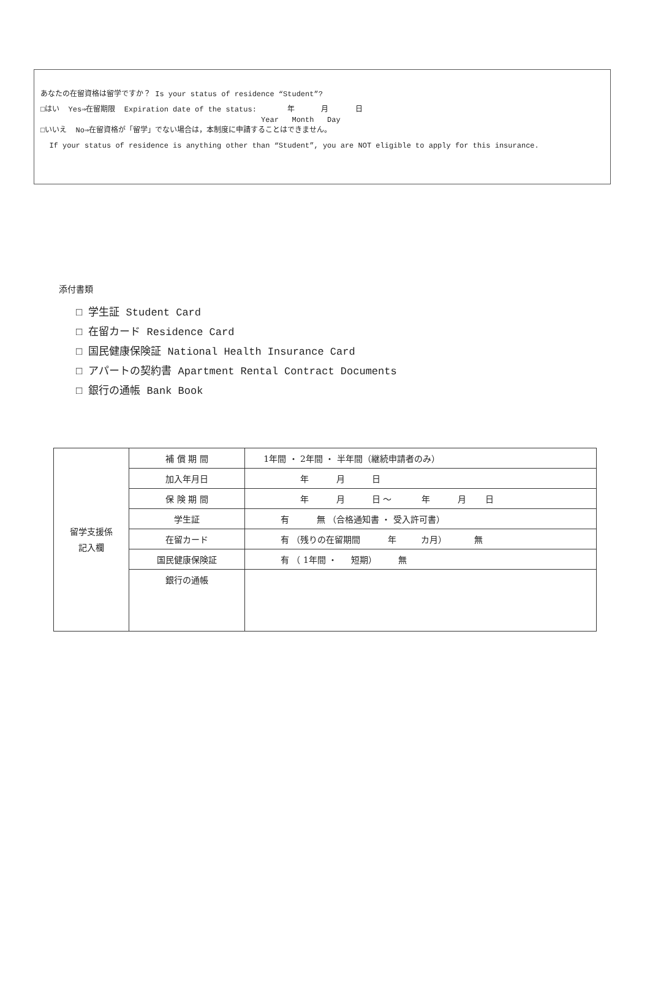あなたの在留資格は留学ですか？ Is your status of residence “Student”?
□はい Yes⇒在留期限 Expiration date of the status: 年 月 日
Year Month Day
□いいえ No⇒在留資格が「留学」でない場合は，本制度に申請することはできません。
If your status of residence is anything other than “Student”, you are NOT eligible to apply for this insurance.
添付書類
□ 学生証 Student Card
□ 在留カード Residence Card
□ 国民健康保険証 National Health Insurance Card
□ アパートの契約書 Apartment Rental Contract Documents
□ 銀行の通帳 Bank Book
| 留学支援係 記入欄 | 補 償 期 間 | 1年間 ・ 2年間 ・ 半年間（継続申請者のみ） |
| | 加入年月日 | 年 月 日 |
| | 保 険 期 間 | 年 月 日 〜 年 月 日 |
| | 学生証 | 有 無 （合格通知書 ・ 受入許可書） |
| | 在留カード | 有 （残りの在留期間 年 カ月） 無 |
| | 国民健康保険証 | 有 （ 1年間 ・ 短期） 無 |
| | 銀行の通帳 | |